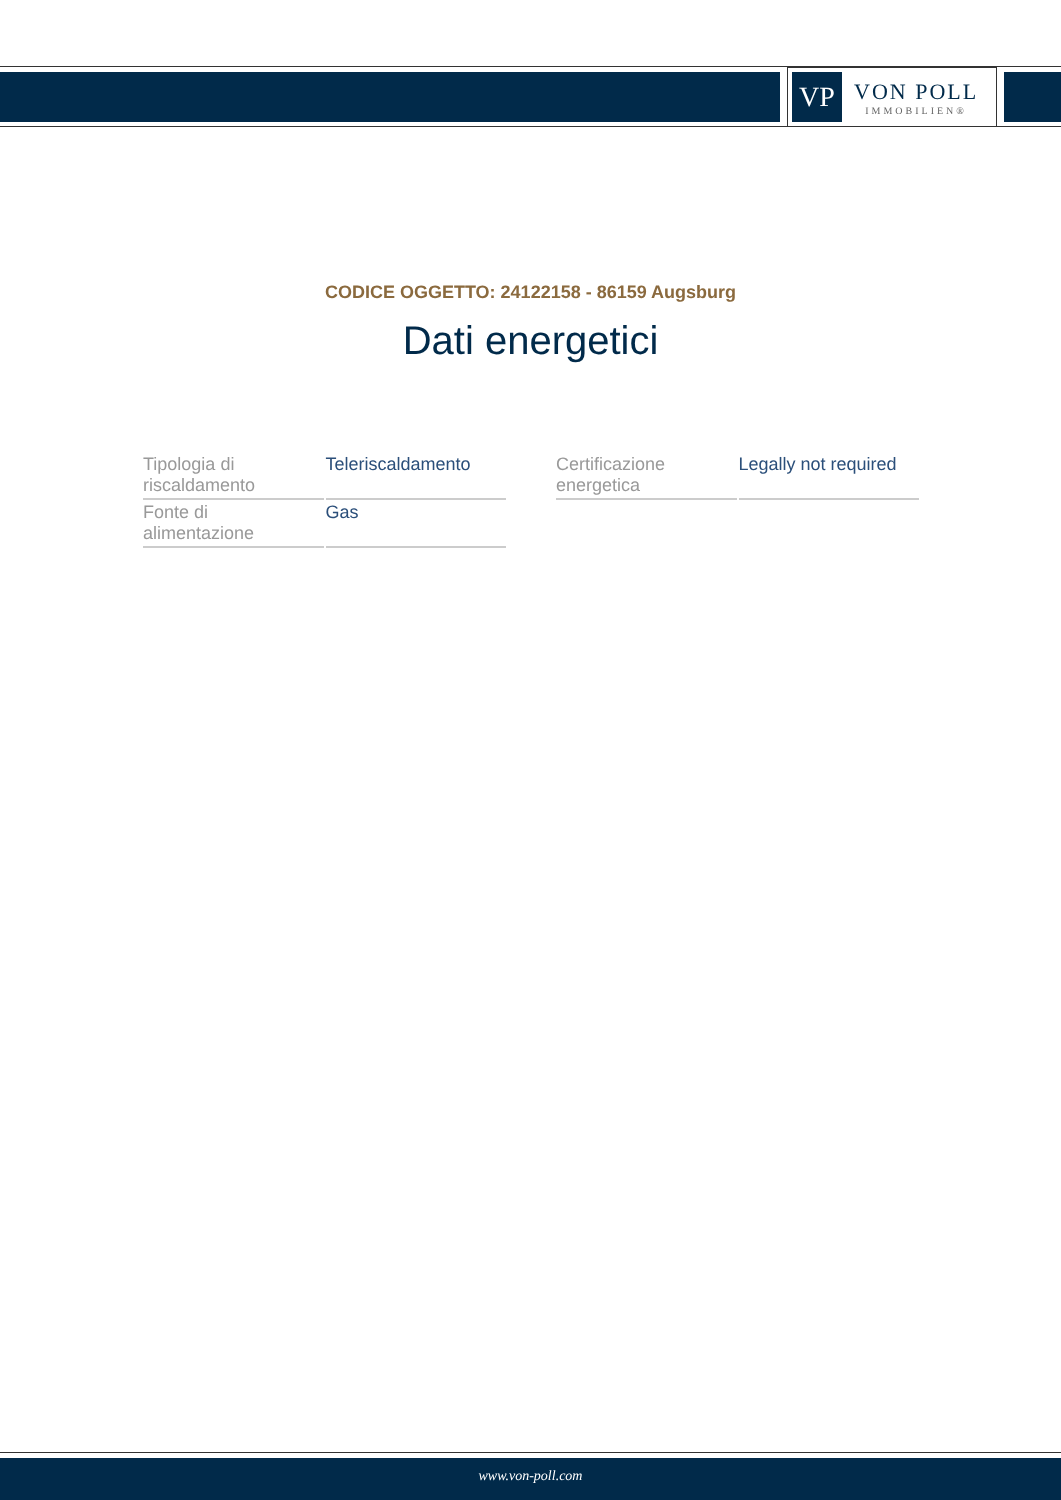VP
VON POLL
IMMOBILIEN®
CODICE OGGETTO: 24122158 - 86159 Augsburg
Dati energetici
| Tipologia di riscaldamento | Teleriscaldamento |
| Fonte di alimentazione | Gas |
| Certificazione energetica | Legally not required |
www.von-poll.com